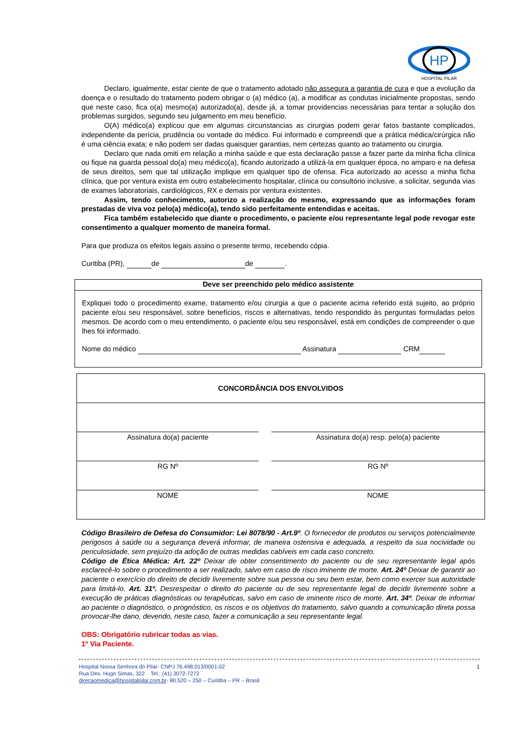HP
HOSPITAL PILAR
Declaro, igualmente, estar ciente de que o tratamento adotado não assegura a garantia de cura e que a evolução da doença e o resultado do tratamento podem obrigar o (a) médico (a), a modificar as condutas inicialmente propostas, sendo que neste caso, fica o(a) mesmo(a) autorizado(a), desde já, a tomar providencias necessárias para tentar a solução dos problemas surgidos, segundo seu julgamento em meu benefício.
O(A) médico(a) explicou que em algumas circunstancias as cirurgias podem gerar fatos bastante complicados, independente da perícia, prudência ou vontade do médico. Fui informado e compreendi que a prática médica/cirúrgica não é uma ciência exata; e não podem ser dadas quaisquer garantias, nem certezas quanto ao tratamento ou cirurgia.
Declaro que nada omiti em relação a minha saúde e que esta declaração passe a fazer parte da minha ficha clínica ou fique na guarda pessoal do(a) meu médico(a), ficando autorizado a utilizá-la em qualquer época, no amparo e na defesa de seus direitos, sem que tal utilização implique em qualquer tipo de ofensa. Fica autorizado ao acesso a minha ficha clínica, que por ventura exista em outro estabelecimento hospitalar, clínica ou consultório inclusive, a solicitar, segunda vias de exames laboratoriais, cardiológicos, RX e demais por ventura existentes.
Assim, tendo conhecimento, autorizo a realização do mesmo, expressando que as informações foram prestadas de viva voz pelo(a) médico(a), tendo sido perfeitamente entendidas e aceitas.
Fica também estabelecido que diante o procedimento, o paciente e/ou representante legal pode revogar este consentimento a qualquer momento de maneira formal.
Para que produza os efeitos legais assino o presente termo, recebendo cópia.
Curitiba (PR), de de .
Deve ser preenchido pelo médico assistente
Expliquei todo o procedimento exame, tratamento e/ou cirurgia a que o paciente acima referido está sujeito, ao próprio paciente e/ou seu responsável, sobre benefícios, riscos e alternativas, tendo respondido às perguntas formuladas pelos mesmos. De acordo com o meu entendimento, o paciente e/ou seu responsável, está em condições de compreender o que lhes foi informado.
Nome do médico Assinatura CRM
| CONCORDÂNCIA DOS ENVOLVIDOS | | |
| Assinatura do(a) paciente | | Assinatura do(a) resp. pelo(a) paciente |
| RG Nº | | RG Nº |
| NOME | | NOME |
Código Brasileiro de Defesa do Consumidor: Lei 8078/90 - Art.9º. O fornecedor de produtos ou serviços potencialmente perigosos à saúde ou a segurança deverá informar, de maneira ostensiva e adequada, a respeito da sua nocividade ou periculosidade, sem prejuízo da adoção de outras medidas cabíveis em cada caso concreto.
Código de Ética Médica: Art. 22º Deixar de obter consentimento do paciente ou de seu representante legal após esclarecê-lo sobre o procedimento a ser realizado, salvo em caso de risco iminente de morte. Art. 24º Deixar de garantir ao paciente o exercício do direito de decidir livremente sobre sua pessoa ou seu bem estar, bem como exercer sua autoridade para limitá-lo. Art. 31º. Desrespeitar o direito do paciente ou de seu representante legal de decidir livremente sobre a execução de práticas diagnósticas ou terapêuticas, salvo em caso de iminente risco de morte. Art. 34º. Deixar de informar ao paciente o diagnóstico, o prognóstico, os riscos e os objetivos do tratamento, salvo quando a comunicação direta possa provocar-lhe dano, devendo, neste caso, fazer a comunicação a seu representante legal.
OBS: Obrigatório rubricar todas as vias.
1º Via Paciente.
1 Hospital Nossa Senhora do Pilar- CNPJ 76.498.013/0001-02
Rua Des. Hugo Simas, 322 Tel.: (41) 3072-7272
direcaomedica@hospitalpilar.com.br- 80.520 – 250 – Curitiba – PR – Brasil